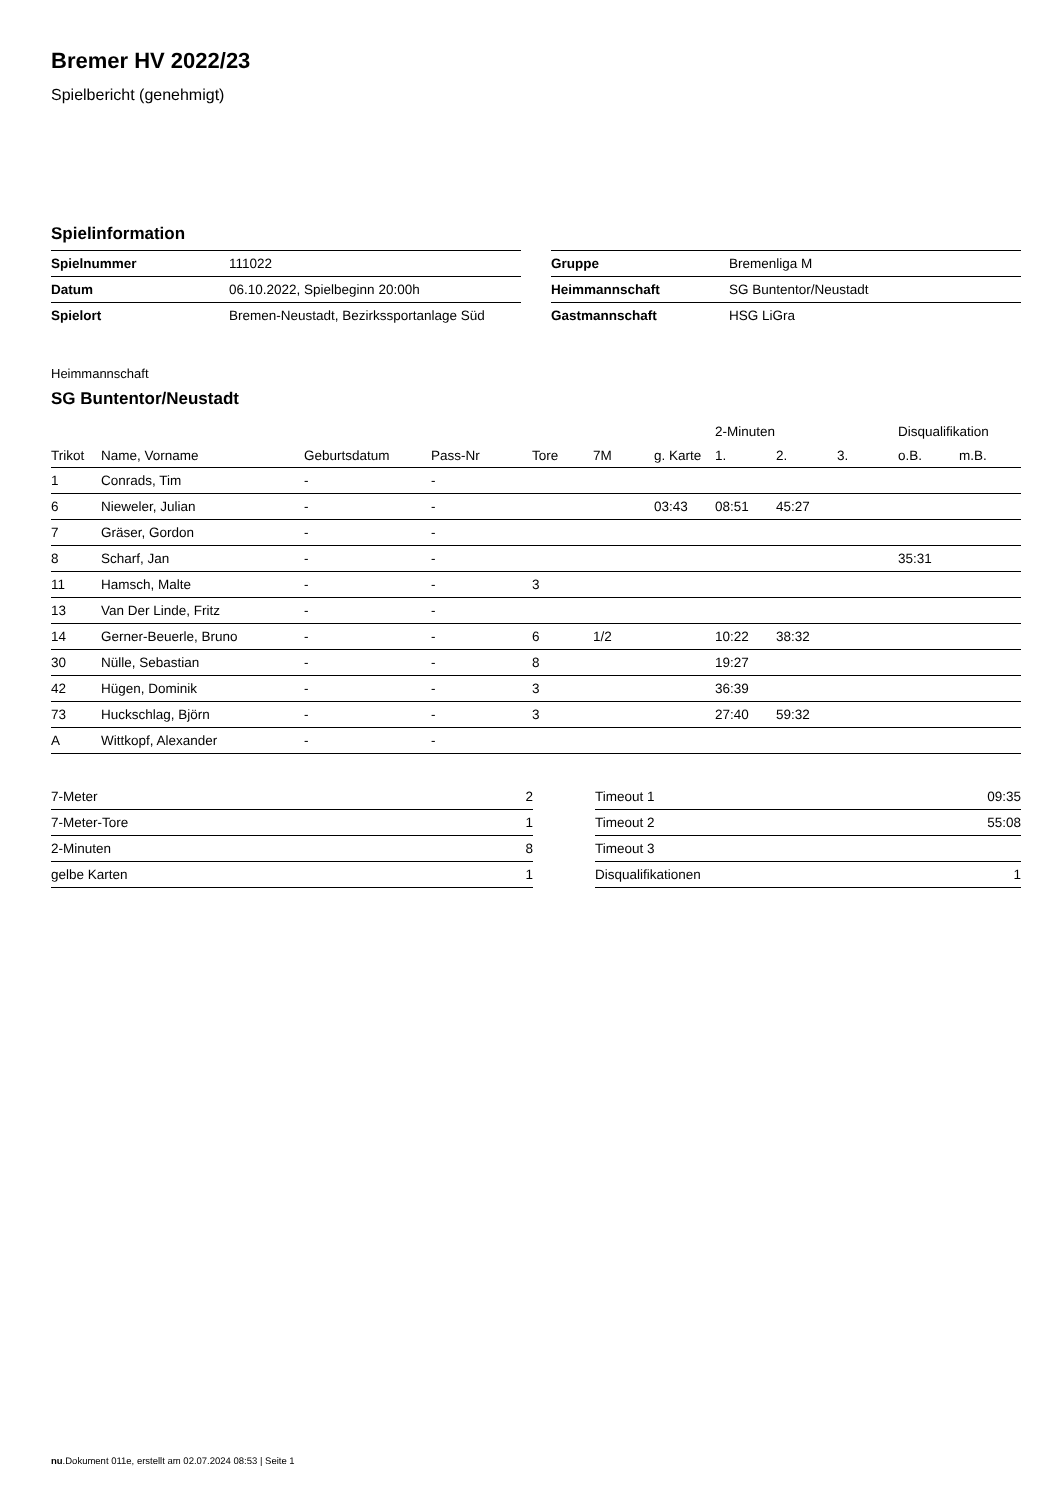Bremer HV 2022/23
Spielbericht (genehmigt)
Spielinformation
| Spielnummer | 111022 |
| Datum | 06.10.2022, Spielbeginn 20:00h |
| Spielort | Bremen-Neustadt, Bezirkssportanlage Süd |
| Gruppe | Bremenliga M |
| Heimmannschaft | SG Buntentor/Neustadt |
| Gastmannschaft | HSG LiGra |
Heimmannschaft
SG Buntentor/Neustadt
| | | | | | | | 2-Minuten | | | Disqualifikation | |
| --- | --- | --- | --- | --- | --- | --- | --- | --- | --- | --- | --- |
| Trikot | Name, Vorname | Geburtsdatum | Pass-Nr | Tore | 7M | g. Karte | 1. | 2. | 3. | o.B. | m.B. |
| 1 | Conrads, Tim | - | - | | | | | | | | |
| 6 | Nieweler, Julian | - | - | | | 03:43 | 08:51 | 45:27 | | | |
| 7 | Gräser, Gordon | - | - | | | | | | | | |
| 8 | Scharf, Jan | - | - | | | | | | | 35:31 | |
| 11 | Hamsch, Malte | - | - | 3 | | | | | | | |
| 13 | Van Der Linde, Fritz | - | - | | | | | | | | |
| 14 | Gerner-Beuerle, Bruno | - | - | 6 | 1/2 | | 10:22 | 38:32 | | | |
| 30 | Nülle, Sebastian | - | - | 8 | | | 19:27 | | | | |
| 42 | Hügen, Dominik | - | - | 3 | | | 36:39 | | | | |
| 73 | Huckschlag, Björn | - | - | 3 | | | 27:40 | 59:32 | | | |
| A | Wittkopf, Alexander | - | - | | | | | | | | |
| 7-Meter | 2 |
| 7-Meter-Tore | 1 |
| 2-Minuten | 8 |
| gelbe Karten | 1 |
| Timeout 1 | 09:35 |
| Timeout 2 | 55:08 |
| Timeout 3 | |
| Disqualifikationen | 1 |
nu.Dokument 011e, erstellt am 02.07.2024 08:53 | Seite 1